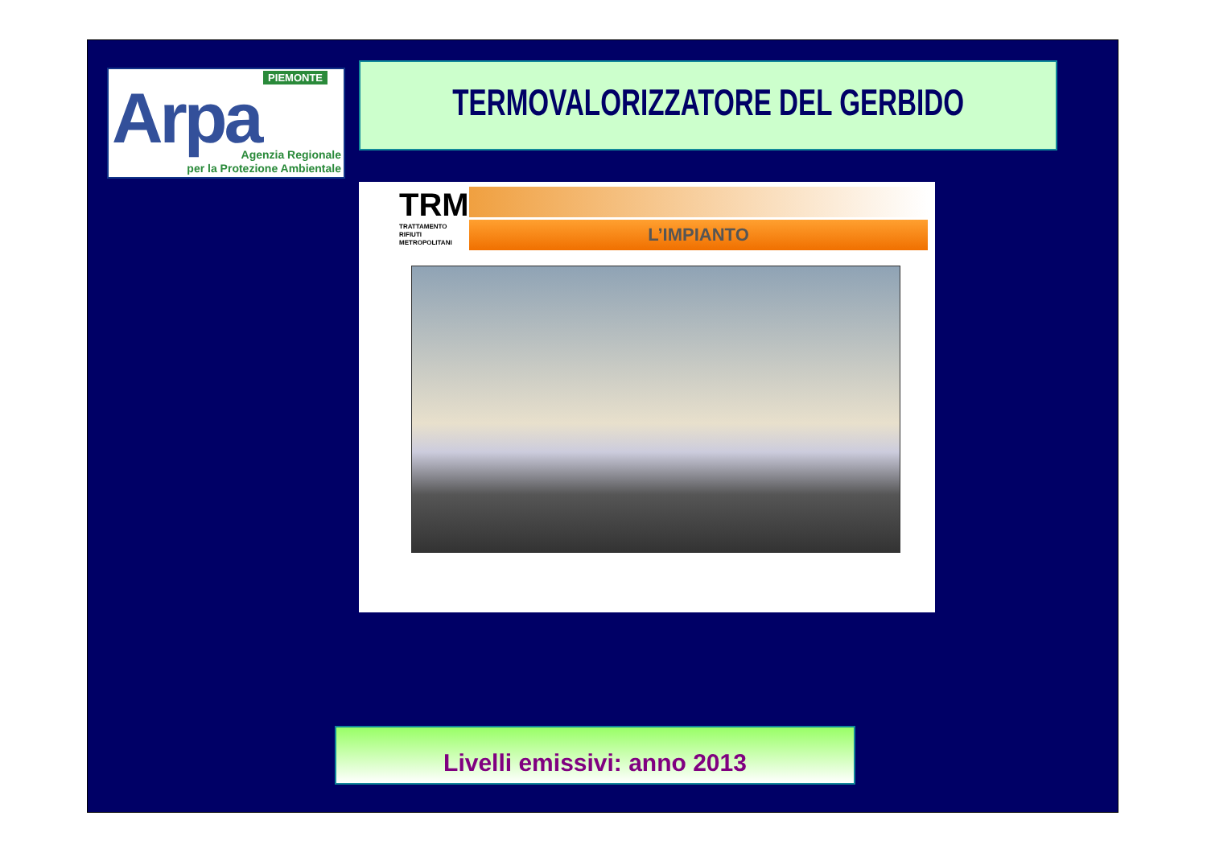PIEMONTE
Arpa
Agenzia Regionale
per la Protezione Ambientale
TERMOVALORIZZATORE DEL GERBIDO
TRM
TRATTAMENTO
RIFIUTI
METROPOLITANI
L’IMPIANTO
Livelli emissivi: anno 2013